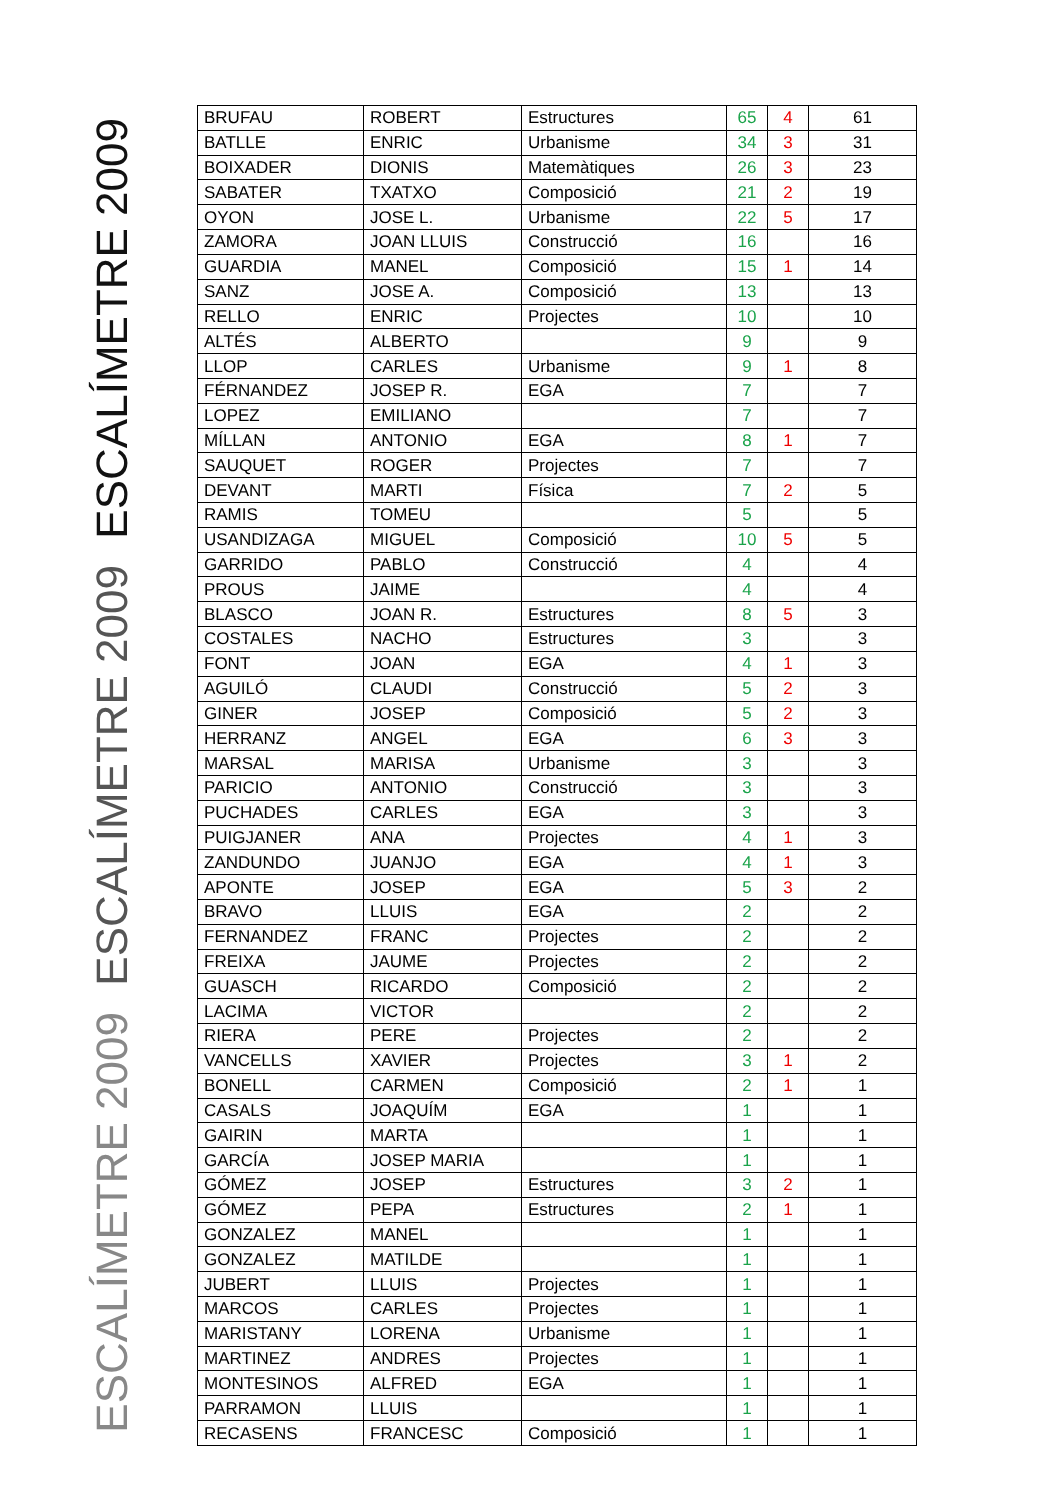ESCALÍMETRE 2009
ESCALÍMETRE 2009
ESCALÍMETRE 2009
| BRUFAU | ROBERT | Estructures | 65 | 4 | 61 |
| BATLLE | ENRIC | Urbanisme | 34 | 3 | 31 |
| BOIXADER | DIONIS | Matemàtiques | 26 | 3 | 23 |
| SABATER | TXATXO | Composició | 21 | 2 | 19 |
| OYON | JOSE L. | Urbanisme | 22 | 5 | 17 |
| ZAMORA | JOAN LLUIS | Construcció | 16 | | 16 |
| GUARDIA | MANEL | Composició | 15 | 1 | 14 |
| SANZ | JOSE A. | Composició | 13 | | 13 |
| RELLO | ENRIC | Projectes | 10 | | 10 |
| ALTÉS | ALBERTO | | 9 | | 9 |
| LLOP | CARLES | Urbanisme | 9 | 1 | 8 |
| FÉRNANDEZ | JOSEP R. | EGA | 7 | | 7 |
| LOPEZ | EMILIANO | | 7 | | 7 |
| MÍLLAN | ANTONIO | EGA | 8 | 1 | 7 |
| SAUQUET | ROGER | Projectes | 7 | | 7 |
| DEVANT | MARTI | Física | 7 | 2 | 5 |
| RAMIS | TOMEU | | 5 | | 5 |
| USANDIZAGA | MIGUEL | Composició | 10 | 5 | 5 |
| GARRIDO | PABLO | Construcció | 4 | | 4 |
| PROUS | JAIME | | 4 | | 4 |
| BLASCO | JOAN R. | Estructures | 8 | 5 | 3 |
| COSTALES | NACHO | Estructures | 3 | | 3 |
| FONT | JOAN | EGA | 4 | 1 | 3 |
| AGUILÓ | CLAUDI | Construcció | 5 | 2 | 3 |
| GINER | JOSEP | Composició | 5 | 2 | 3 |
| HERRANZ | ANGEL | EGA | 6 | 3 | 3 |
| MARSAL | MARISA | Urbanisme | 3 | | 3 |
| PARICIO | ANTONIO | Construcció | 3 | | 3 |
| PUCHADES | CARLES | EGA | 3 | | 3 |
| PUIGJANER | ANA | Projectes | 4 | 1 | 3 |
| ZANDUNDO | JUANJO | EGA | 4 | 1 | 3 |
| APONTE | JOSEP | EGA | 5 | 3 | 2 |
| BRAVO | LLUIS | EGA | 2 | | 2 |
| FERNANDEZ | FRANC | Projectes | 2 | | 2 |
| FREIXA | JAUME | Projectes | 2 | | 2 |
| GUASCH | RICARDO | Composició | 2 | | 2 |
| LACIMA | VICTOR | | 2 | | 2 |
| RIERA | PERE | Projectes | 2 | | 2 |
| VANCELLS | XAVIER | Projectes | 3 | 1 | 2 |
| BONELL | CARMEN | Composició | 2 | 1 | 1 |
| CASALS | JOAQUÍM | EGA | 1 | | 1 |
| GAIRIN | MARTA | | 1 | | 1 |
| GARCÍA | JOSEP MARIA | | 1 | | 1 |
| GÓMEZ | JOSEP | Estructures | 3 | 2 | 1 |
| GÓMEZ | PEPA | Estructures | 2 | 1 | 1 |
| GONZALEZ | MANEL | | 1 | | 1 |
| GONZALEZ | MATILDE | | 1 | | 1 |
| JUBERT | LLUIS | Projectes | 1 | | 1 |
| MARCOS | CARLES | Projectes | 1 | | 1 |
| MARISTANY | LORENA | Urbanisme | 1 | | 1 |
| MARTINEZ | ANDRES | Projectes | 1 | | 1 |
| MONTESINOS | ALFRED | EGA | 1 | | 1 |
| PARRAMON | LLUIS | | 1 | | 1 |
| RECASENS | FRANCESC | Composició | 1 | | 1 |